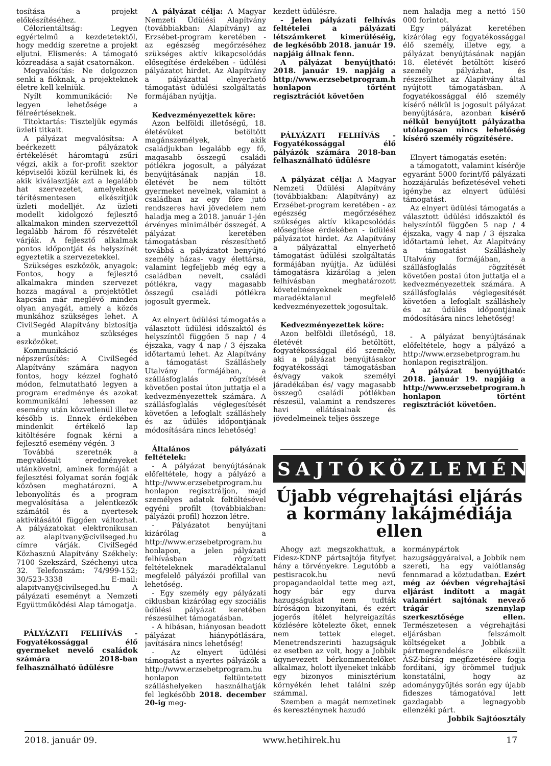tosítása a projekt előkészítéséhez.
Célorientáltság: Legyen egyértelmű a kezdetetektől, hogy meddig szeretne a projekt eljutni. Elismerés: A támogató közreadása a saját csatornákon.
Megvalósítás: Ne dolgozzon senki a fióknak, a projekteknek életre kell kelniük.
Nyílt kommunikáció: Ne legyen lehetősége a félreértéseknek.
Titoktartás: Tiszteljük egymás üzleti titkait.
A pályázat megvalósítsa: A beérkezett pályázatok értékelését háromtagú zsűri végzi, akik a for-profit szektor képviselői közül kerülnek ki, és akik kiválasztják azt a legalább hat szervezetet, amelyeknek térítésmentesen elkészítjük üzleti modelljét. Az üzleti modellt kidolgozó fejlesztő alkalmakon minden szervezettől legalább három fő részvételét várják. A fejlesztő alkalmak pontos időpontját és helyszínét egyeztetik a szervezetekkel.
Szükséges eszközök, anyagok: Fontos, hogy a fejlesztő alkalmakra minden szervezet hozza magával a projektötlet kapcsán már meglévő minden olyan anyagát, amely a közös munkához szükséges lehet. A CivilSegéd Alapítvány biztosítja a munkához szükséges eszközöket.
Kommunikáció és népszerűsítés: A CivilSegéd Alapítvány számára nagyon fontos, hogy kézzel fogható módon, felmutatható legyen a program eredménye és azokat kommunikálni lehessen az esemény után közvetlenül illetve később is. Ennek érdekében mindenkit értékelő lap kitöltésére fognak kérni a fejlesztő esemény végén. 3
Továbbá szeretnék a megvalósult eredményeket utánkövetni, aminek formáját a fejlesztési folyamat során fogják közösen meghatározni. A lebonyolítás és a program megvalósítása a jelentkezők számától és a nyertesek aktivitásától függően változhat. A pályázatokat elektronikusan az alapitvany@civilseged.hu címre várják. CivilSegéd Közhasznú Alapítvány Székhely: 7100 Szekszárd, Széchenyi utca 32. Telefonszám: 74/999-152; 30/523-3338 E-mail: alapitvany@civilseged.hu A pályázati eseményt a Nemzeti Együttműködési Alap támogatja.
PÁLYÁZATI FELHÍVÁS - Fogyatékossággal élő gyermeket nevelő családok számára 2018-ban felhasználható üdülésre
A pályázat célja: A Magyar Nemzeti Üdülési Alapítvány (továbbiakban: Alapítvány) az Erzsébet-program keretében - az egészség megőrzéséhez szükséges aktív kikapcsolódás elősegítése érdekében - üdülési pályázatot hirdet. Az Alapítvány a pályázattal elnyerhető támogatást üdülési szolgáltatás formájában nyújtja.
Kedvezményezettek köre:
Azon belföldi illetőségű, 18. életévüket betöltött magánszemélyek, akik családjukban legalább egy fő, magasabb összegű családi pótlékra jogosult, a pályázat benyújtásának napján 18. életévét be nem töltött gyermeket nevelnek, valamint a családban az egy főre jutó rendszeres havi jövedelem nem haladja meg a 2018. január 1-jén érvényes minimálbér összegét. A pályázat keretében támogatásban részesíthető továbbá a pályázatot benyújtó személy házas- vagy élettársa, valamint legfeljebb még egy a családban nevelt, családi pótlékra, vagy magasabb összegű családi pótlékra jogosult gyermek.
Az elnyert üdülési támogatás a választott üdülési időszaktól és helyszíntől függően 5 nap / 4 éjszaka, vagy 4 nap / 3 éjszaka időtartamú lehet. Az Alapítvány a támogatást Szálláshely Utalvány formájában, a szállásfoglalás rögzítését követően postai úton juttatja el a kedvezményezettek számára. A szállásfoglalás véglegesítését követően a lefoglalt szálláshely és az üdülés időpontjának módosítására nincs lehetőség!
Általános pályázati feltételek:
- A pályázat benyújtásának előfeltétele, hogy a pályázó a http://www.erzsebetprogram.hu honlapon regisztráljon, majd személyes adatok feltöltésével egyéni profilt (továbbiakban: pályázói profil) hozzon létre.
- Pályázatot benyújtani kizárólag a http://www.erzsebetprogram.hu honlapon, a jelen pályázati felhívásban rögzített feltételeknek maradéktalanul megfelelő pályázói profillal van lehetőség.
- Egy személy egy pályázati ciklusban kizárólag egy szociális üdülési pályázat keretében részesülhet támogatásban.
- A hibásan, hiányosan beadott pályázat hiánypótlására, javítására nincs lehetőség!
- Az elnyert üdülési támogatást a nyertes pályázók a http://www.erzsebetprogram.hu honlapon feltüntetett szálláshelyeken használhatják fel legkésőbb 2018. december 20-ig meg-
kezdett üdülésre.
- Jelen pályázati felhívás feltételei a pályázati létszámkeret kimerüléséig, de legkésőbb 2018. január 19. napjáig állnak fenn.
A pályázat benyújtható: 2018. január 19. napjáig a http://www.erzsebetprogram.hu honlapon történt regisztrációt követően
PÁLYÁZATI FELHÍVÁS - Fogyatékossággal élő pályázók számára 2018-ban felhasználható üdülésre
A pályázat célja: A Magyar Nemzeti Üdülési Alapítvány (továbbiakban: Alapítvány) az Erzsébet-program keretében - az egészség megőrzéséhez szükséges aktív kikapcsolódás elősegítése érdekében - üdülési pályázatot hirdet. Az Alapítvány a pályázattal elnyerhető támogatást üdülési szolgáltatás formájában nyújtja. Az üdülési támogatásra kizárólag a jelen felhívásban meghatározott követelményeknek maradéktalanul megfelelő kedvezményezettek jogosultak.
Kedvezményezettek köre:
Azon belföldi illetőségű, 18. életévét betöltött, fogyatékossággal élő személy, aki a pályázat benyújtásakor fogyatékossági támogatásban és/vagy vakok személyi járadékában és/ vagy magasabb összegű családi pótlékban részesül, valamint a rendszeres havi ellátásainak és jövedelmeinek teljes összege
nem haladja meg a nettó 150 000 forintot.
Egy pályázat keretében kizárólag egy fogyatékossággal élő személy, illetve egy, a pályázat benyújtásának napján 18. életévét betöltött kísérő személy pályázhat, és részesülhet az Alapítvány által nyújtott támogatásban. A fogyatékossággal élő személy kísérő nélkül is jogosult pályázat benyújtására, azonban kísérő nélkül benyújtott pályázatba utólagosan nincs lehetőség kísérő személy rögzítésére.
Elnyert támogatás esetén:
a támogatott, valamint kísérője egyaránt 5000 forint/fő pályázati hozzájárulás befizetésével veheti igénybe az elnyert üdülési támogatást.
Az elnyert üdülési támogatás a választott üdülési időszaktól és helyszíntől függően 5 nap / 4 éjszaka, vagy 4 nap / 3 éjszaka időtartamú lehet. Az Alapítvány a támogatást Szálláshely Utalvány formájában, a szállásfoglalás rögzítését követően postai úton juttatja el a kedvezményezettek számára. A szállásfoglalás véglegesítését követően a lefoglalt szálláshely és az üdülés időpontjának módosítására nincs lehetőség!
- A pályázat benyújtásának előfeltétele, hogy a pályázó a http://www.erzsebetprogram.hu honlapon regisztráljon.
A pályázat benyújtható: 2018. január 19. napjáig a http://www.erzsebetprogram.hu honlapon történt regisztrációt követően.
SAJTÓKÖZLEMÉNY
Újabb végrehajtási eljárás a kormány lakájmédiája ellen
Ahogy azt megszokhattuk, a Fidesz-KDNP pártsajtója fityfyet hány a törvényekre. Legutóbb a pestisracok.hu nevű propagandaoldal tette meg azt, hogy bár egy durva hazugságukat nem tudták bíróságon bizonyítani, és ezért jogerős ítélet helyreigazítás közlésére kötelezte őket, ennek nem tettek eleget. Menetrendszerinti hazugságuk ez esetben az volt, hogy a Jobbik úgynevezett bérkommentelőket alkalmaz, holott ilyeneket inkább egy bizonyos minisztérium környékén lehet találni szép számmal.
Szemben a magát nemzetinek és kereszténynek hazudó
kormánypártok hazugsággyáraival, a Jobbik nem szereti, ha egy valótlanság fennmarad a köztudatban. Ezért még az óévben végrehajtási eljárást indított a magát valamiért sajtónak nevező trágár szennylap szerkesztősége ellen. Természetesen a végrehajtási eljárásban felszámolt költségeket a Jobbik a pártmegrendelésre elkészült ÁSZ-bírság megfizetésére fogja fordítani, így örömmel tudjuk konstatálni, hogy az adománygyűjtés során egy újabb fideszes támogatóval lett gazdagabb a legnagyobb ellenzéki párt.
Jobbik Sajtóosztály
2018. január 09. www.hetihirek.hu 17